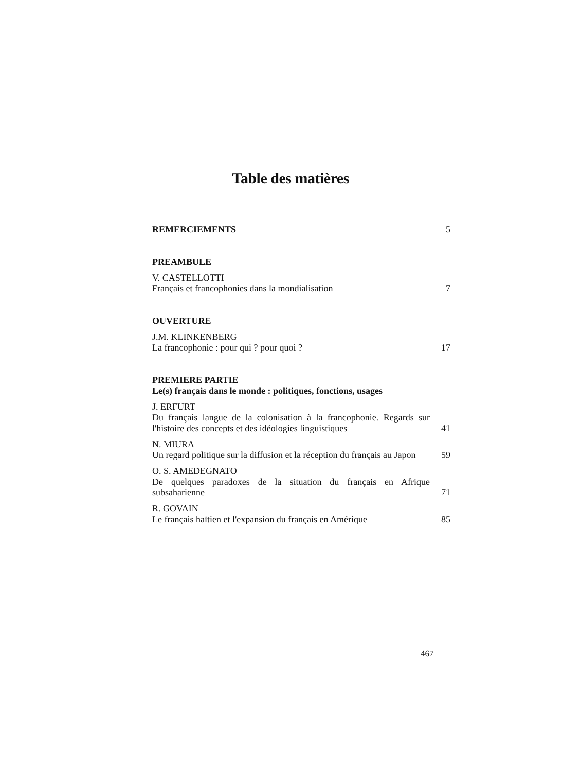Table des matières
REMERCIEMENTS 5
PREAMBULE
V. CASTELLOTTI
Français et francophonies dans la mondialisation 7
OUVERTURE
J.M. KLINKENBERG
La francophonie : pour qui ? pour quoi ? 17
PREMIERE PARTIE
Le(s) français dans le monde : politiques, fonctions, usages
J. ERFURT
Du français langue de la colonisation à la francophonie. Regards sur l'histoire des concepts et des idéologies linguistiques 41
N. MIURA
Un regard politique sur la diffusion et la réception du français au Japon 59
O. S. AMEDEGNATO
De quelques paradoxes de la situation du français en Afrique subsaharienne 71
R. GOVAIN
Le français haïtien et l'expansion du français en Amérique 85
467